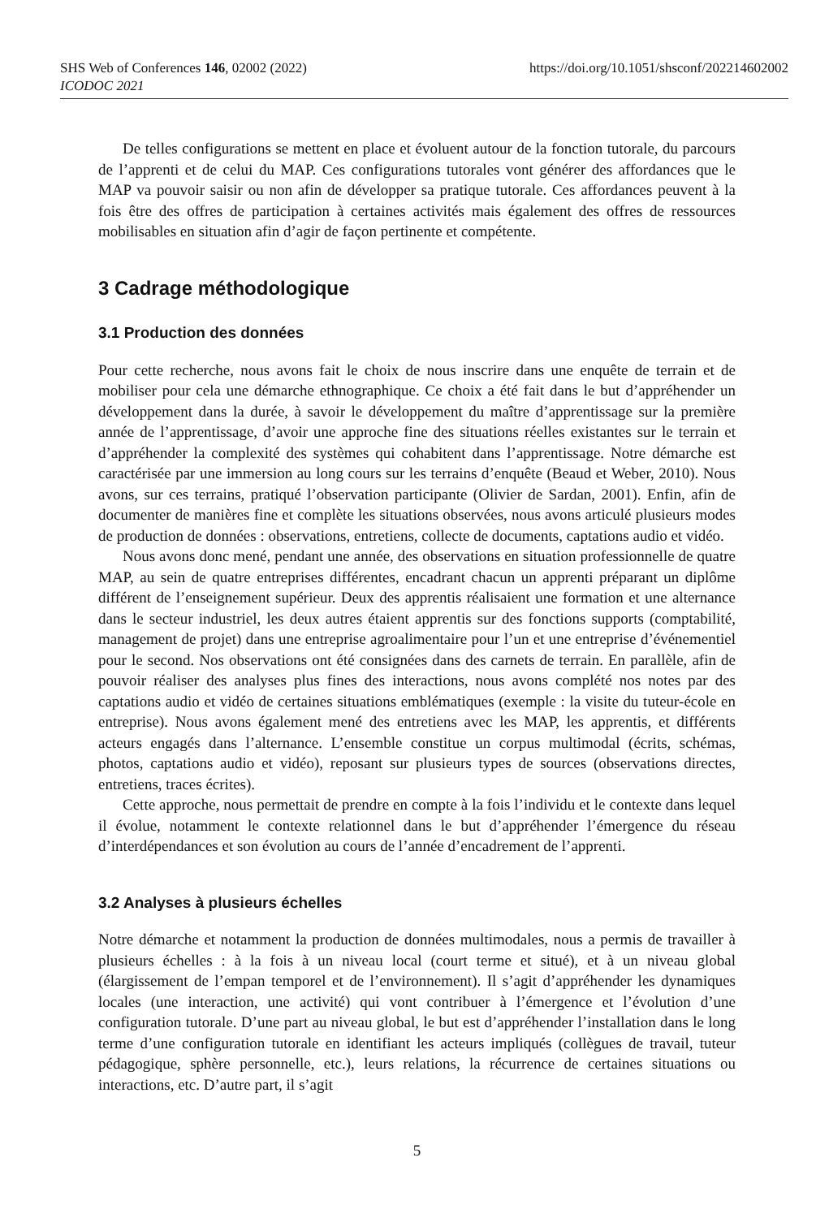https://doi.org/10.1051/shsconf/202214602002 SHS Web of Conferences 146, 02002 (2022)
ICODOC 2021
De telles configurations se mettent en place et évoluent autour de la fonction tutorale, du parcours de l’apprenti et de celui du MAP. Ces configurations tutorales vont générer des affordances que le MAP va pouvoir saisir ou non afin de développer sa pratique tutorale. Ces affordances peuvent à la fois être des offres de participation à certaines activités mais également des offres de ressources mobilisables en situation afin d’agir de façon pertinente et compétente.
3 Cadrage méthodologique
3.1 Production des données
Pour cette recherche, nous avons fait le choix de nous inscrire dans une enquête de terrain et de mobiliser pour cela une démarche ethnographique. Ce choix a été fait dans le but d’appréhender un développement dans la durée, à savoir le développement du maître d’apprentissage sur la première année de l’apprentissage, d’avoir une approche fine des situations réelles existantes sur le terrain et d’appréhender la complexité des systèmes qui cohabitent dans l’apprentissage. Notre démarche est caractérisée par une immersion au long cours sur les terrains d’enquête (Beaud et Weber, 2010). Nous avons, sur ces terrains, pratiqué l’observation participante (Olivier de Sardan, 2001). Enfin, afin de documenter de manières fine et complète les situations observées, nous avons articulé plusieurs modes de production de données : observations, entretiens, collecte de documents, captations audio et vidéo.
Nous avons donc mené, pendant une année, des observations en situation professionnelle de quatre MAP, au sein de quatre entreprises différentes, encadrant chacun un apprenti préparant un diplôme différent de l’enseignement supérieur. Deux des apprentis réalisaient une formation et une alternance dans le secteur industriel, les deux autres étaient apprentis sur des fonctions supports (comptabilité, management de projet) dans une entreprise agroalimentaire pour l’un et une entreprise d’événementiel pour le second. Nos observations ont été consignées dans des carnets de terrain. En parallèle, afin de pouvoir réaliser des analyses plus fines des interactions, nous avons complété nos notes par des captations audio et vidéo de certaines situations emblématiques (exemple : la visite du tuteur-école en entreprise). Nous avons également mené des entretiens avec les MAP, les apprentis, et différents acteurs engagés dans l’alternance. L’ensemble constitue un corpus multimodal (écrits, schémas, photos, captations audio et vidéo), reposant sur plusieurs types de sources (observations directes, entretiens, traces écrites).
Cette approche, nous permettait de prendre en compte à la fois l’individu et le contexte dans lequel il évolue, notamment le contexte relationnel dans le but d’appréhender l’émergence du réseau d’interdépendances et son évolution au cours de l’année d’encadrement de l’apprenti.
3.2 Analyses à plusieurs échelles
Notre démarche et notamment la production de données multimodales, nous a permis de travailler à plusieurs échelles : à la fois à un niveau local (court terme et situé), et à un niveau global (élargissement de l’empan temporel et de l’environnement). Il s’agit d’appréhender les dynamiques locales (une interaction, une activité) qui vont contribuer à l’émergence et l’évolution d’une configuration tutorale. D’une part au niveau global, le but est d’appréhender l’installation dans le long terme d’une configuration tutorale en identifiant les acteurs impliqués (collègues de travail, tuteur pédagogique, sphère personnelle, etc.), leurs relations, la récurrence de certaines situations ou interactions, etc. D’autre part, il s’agit
5